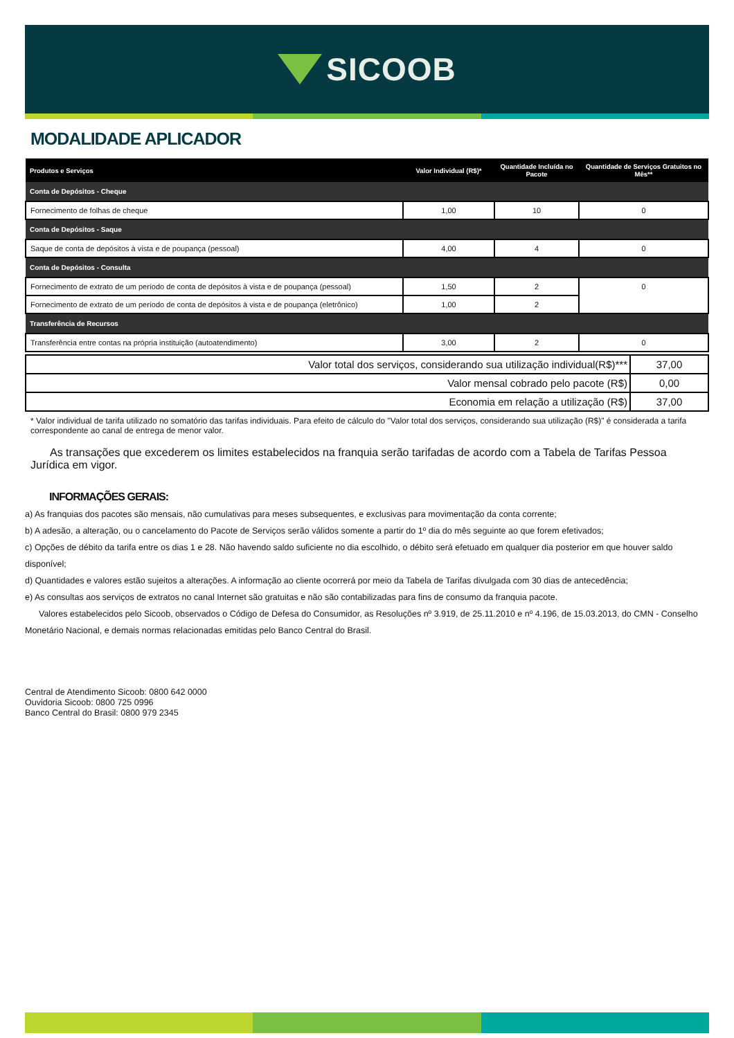SICOOB
MODALIDADE APLICADOR
| Produtos e Serviços | Valor Individual (R$)* | Quantidade Incluída no Pacote | Quantidade de Serviços Gratuitos no Mês** |
| --- | --- | --- | --- |
| Conta de Depósitos - Cheque | | | |
| Fornecimento de folhas de cheque | 1,00 | 10 | 0 |
| Conta de Depósitos - Saque | | | |
| Saque de conta de depósitos à vista e de poupança (pessoal) | 4,00 | 4 | 0 |
| Conta de Depósitos - Consulta | | | |
| Fornecimento de extrato de um período de conta de depósitos à vista e de poupança (pessoal) | 1,50 | 2 | 0 |
| Fornecimento de extrato de um período de conta de depósitos à vista e de poupança (eletrônico) | 1,00 | 2 | |
| Transferência de Recursos | | | |
| Transferência entre contas na própria instituição (autoatendimento) | 3,00 | 2 | 0 |
| Valor total dos serviços, considerando sua utilização individual(R$)*** | 37,00 |
| Valor mensal cobrado pelo pacote (R$) | 0,00 |
| Economia em relação a utilização (R$) | 37,00 |
* Valor individual de tarifa utilizado no somatório das tarifas individuais. Para efeito de cálculo do "Valor total dos serviços, considerando sua utilização (R$)" é considerada a tarifa correspondente ao canal de entrega de menor valor.
As transações que excederem os limites estabelecidos na franquia serão tarifadas de acordo com a Tabela de Tarifas Pessoa Jurídica em vigor.
INFORMAÇÕES GERAIS:
a) As franquias dos pacotes são mensais, não cumulativas para meses subsequentes, e exclusivas para movimentação da conta corrente;
b) A adesão, a alteração, ou o cancelamento do Pacote de Serviços serão válidos somente a partir do 1º dia do mês seguinte ao que forem efetivados;
c) Opções de débito da tarifa entre os dias 1 e 28. Não havendo saldo suficiente no dia escolhido, o débito será efetuado em qualquer dia posterior em que houver saldo disponível;
d) Quantidades e valores estão sujeitos a alterações. A informação ao cliente ocorrerá por meio da Tabela de Tarifas divulgada com 30 dias de antecedência;
e) As consultas aos serviços de extratos no canal Internet são gratuitas e não são contabilizadas para fins de consumo da franquia pacote.
Valores estabelecidos pelo Sicoob, observados o Código de Defesa do Consumidor, as Resoluções nº 3.919, de 25.11.2010 e nº 4.196, de 15.03.2013, do CMN - Conselho Monetário Nacional, e demais normas relacionadas emitidas pelo Banco Central do Brasil.
Central de Atendimento Sicoob: 0800 642 0000
Ouvidoria Sicoob: 0800 725 0996
Banco Central do Brasil: 0800 979 2345